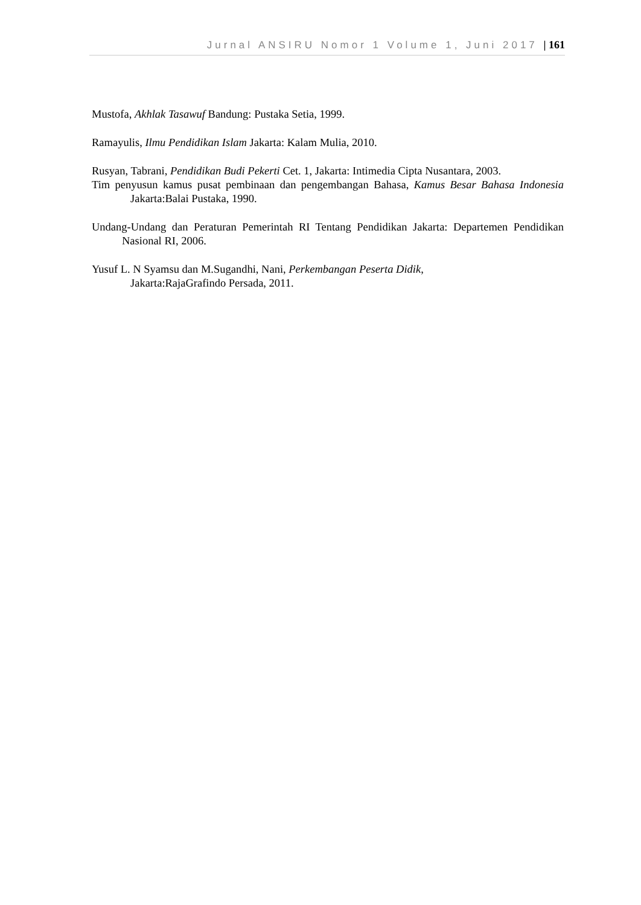Jurnal ANSIRU Nomor 1 Volume 1, Juni 2017 | 161
Mustofa, Akhlak Tasawuf Bandung: Pustaka Setia, 1999.
Ramayulis, Ilmu Pendidikan Islam Jakarta: Kalam Mulia, 2010.
Rusyan, Tabrani, Pendidikan Budi Pekerti Cet. 1, Jakarta: Intimedia Cipta Nusantara, 2003.
Tim penyusun kamus pusat pembinaan dan pengembangan Bahasa, Kamus Besar Bahasa Indonesia Jakarta:Balai Pustaka, 1990.
Undang-Undang dan Peraturan Pemerintah RI Tentang Pendidikan Jakarta: Departemen Pendidikan Nasional RI, 2006.
Yusuf L. N Syamsu dan M.Sugandhi, Nani, Perkembangan Peserta Didik,
Jakarta:RajaGrafindo Persada, 2011.